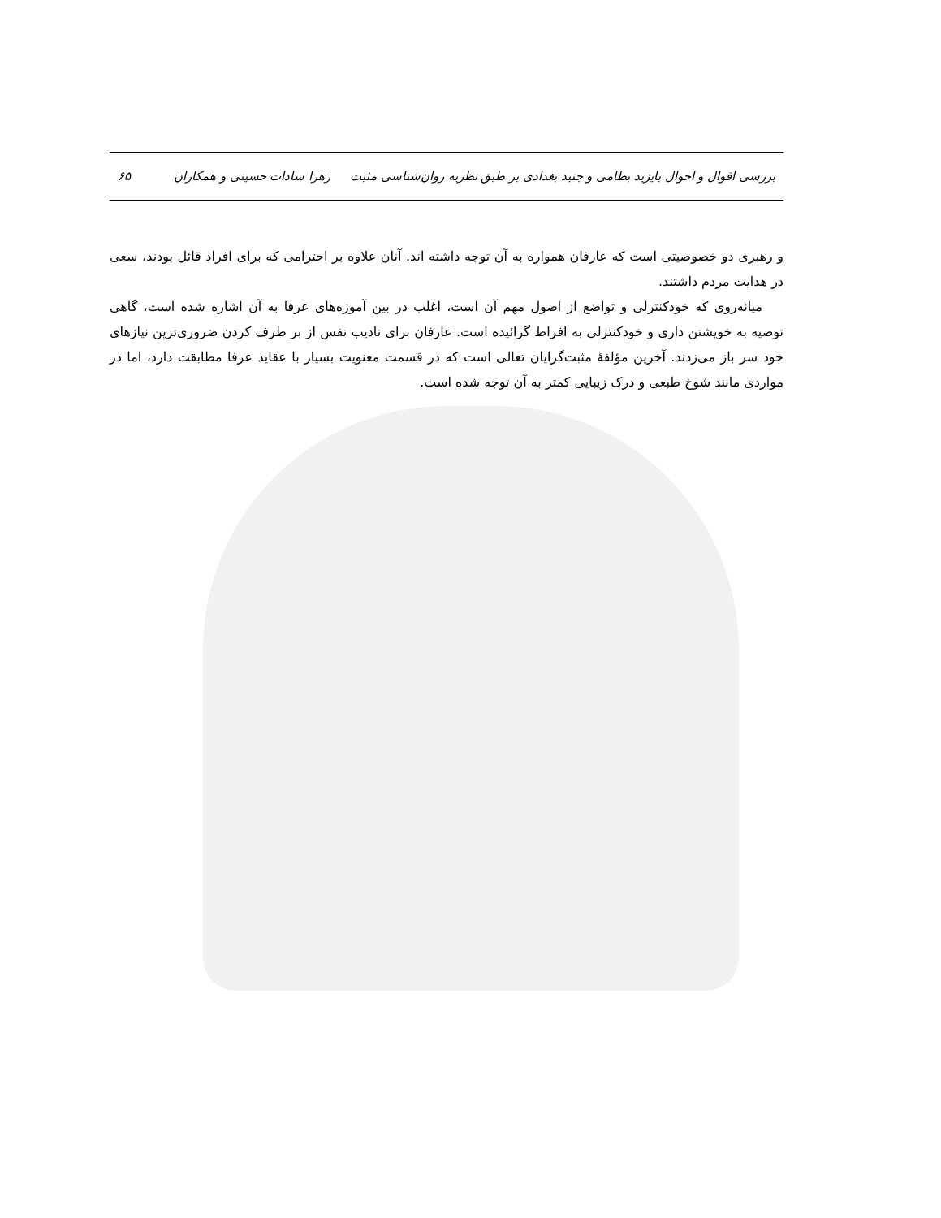بررسی اقوال و احوال بایزید بطامی و جنید بغدادی بر طبق نظریه روان‌شناسی مثبت زهرا سادات حسینی و همکاران ۶۵
و رهبری دو خصوصیتی است که عارفان همواره به آن توجه داشته اند. آنان علاوه بر احترامی که برای افراد قائل بودند، سعی در هدایت مردم داشتند.
میانه‌روی که خودکنترلی و تواضع از اصول مهم آن است، اغلب در بین آموزه‌های عرفا به آن اشاره شده است، گاهی توصیه به خویشتن داری و خودکنترلی به افراط گرائیده است. عارفان برای تادیب نفس از بر طرف کردن ضروری‌ترین نیازهای خود سر باز می‌زدند. آخرین مؤلفۀ مثبت‌گرایان تعالی است که در قسمت معنویت بسیار با عقاید عرفا مطابقت دارد، اما در مواردی مانند شوخ طبعی و درک زیبایی کمتر به آن توجه شده است.